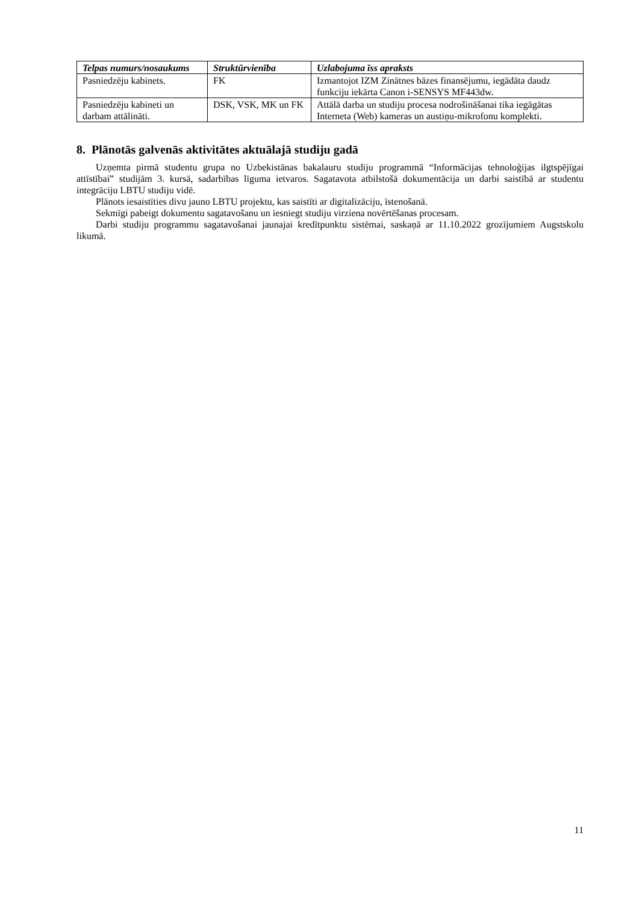| Telpas numurs/nosaukums | Struktūrvienība | Uzlabojuma īss apraksts |
| --- | --- | --- |
| Pasniedzēju kabinets. | FK | Izmantojot IZM Zinātnes bāzes finansējumu, iegādāta daudz funkciju iekārta Canon i-SENSYS MF443dw. |
| Pasniedzēju kabineti un darbam attālināti. | DSK, VSK, MK un FK | Attālā darba un studiju procesa nodrošināšanai tika iegāgātas Interneta (Web) kameras un austiņu-mikrofonu komplekti. |
8. Plānotās galvenās aktivitātes aktuālajā studiju gadā
Uzņemta pirmā studentu grupa no Uzbekistānas bakalauru studiju programmā “Informācijas tehnoloģijas ilgtspējīgai attīstībai” studijām 3. kursā, sadarbības līguma ietvaros. Sagatavota atbilstošā dokumentācija un darbi saistībā ar studentu integrāciju LBTU studiju vidē.
Plānots iesaistīties divu jauno LBTU projektu, kas saistīti ar digitalizāciju, īstenošanā.
Sekmīgi pabeigt dokumentu sagatavošanu un iesniegt studiju virziena novērtēšanas procesam.
Darbi studiju programmu sagatavošanai jaunajai kredītpunktu sistēmai, saskaņā ar 11.10.2022 grozījumiem Augstskolu likumā.
11